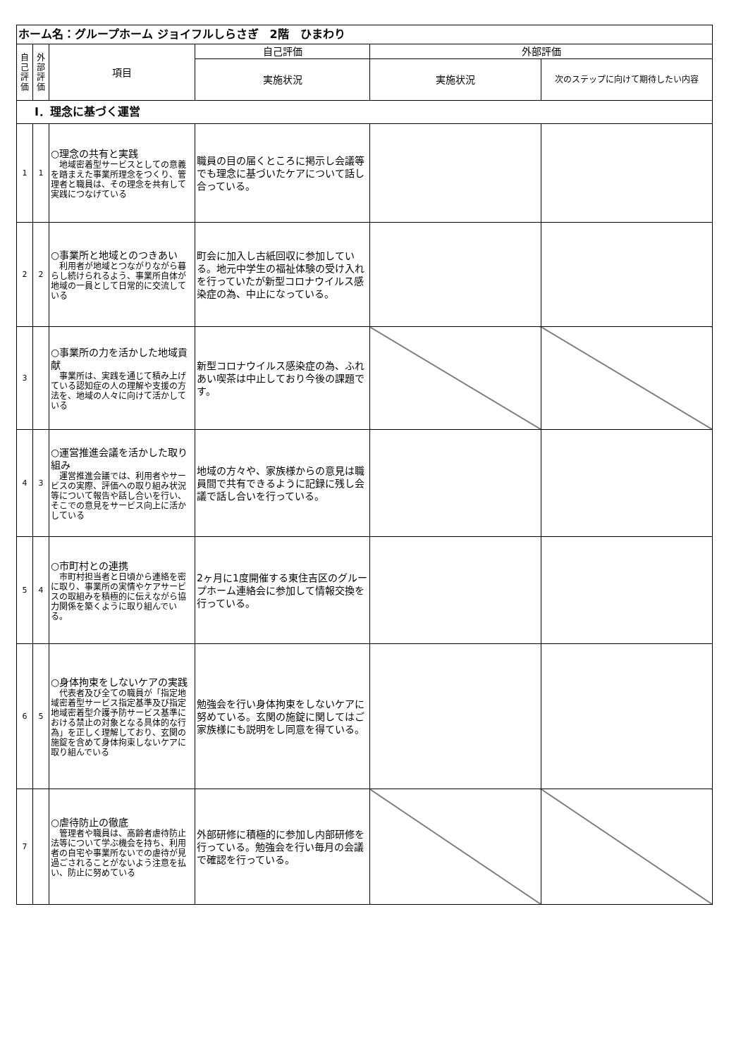| ホーム名：グループホーム ジョイフルしらさぎ 2階 ひまわり | | | | | |
| 自己評価 | 外部評価 | 項目 | 自己評価 | 外部評価 | |
| | | | 実施状況 | 実施状況 | 次のステップに向けて期待したい内容 |
| Ⅰ．理念に基づく運営 | | | | | |
| 1 | 1 | ○理念の共有と実践 地域密着型サービスとしての意義を踏まえた事業所理念をつくり、管理者と職員は、その理念を共有して実践につなげている | 職員の目の届くところに掲示し会議等でも理念に基づいたケアについて話し合っている。 | | |
| 2 | 2 | ○事業所と地域とのつきあい 利用者が地域とつながりながら暮らし続けられるよう、事業所自体が地域の一員として日常的に交流している | 町会に加入し古紙回収に参加している。地元中学生の福祉体験の受け入れを行っていたが新型コロナウイルス感染症の為、中止になっている。 | | |
| 3 | | ○事業所の力を活かした地域貢献 事業所は、実践を通じて積み上げている認知症の人の理解や支援の方法を、地域の人々に向けて活かしている | 新型コロナウイルス感染症の為、ふれあい喫茶は中止しており今後の課題です。 | | |
| 4 | 3 | ○運営推進会議を活かした取り組み 運営推進会議では、利用者やサービスの実際、評価への取り組み状況等について報告や話し合いを行い、そこでの意見をサービス向上に活かしている | 地域の方々や、家族様からの意見は職員間で共有できるように記録に残し会議で話し合いを行っている。 | | |
| 5 | 4 | ○市町村との連携 市町村担当者と日頃から連絡を密に取り、事業所の実情やケアサービスの取組みを積極的に伝えながら協力関係を築くように取り組んでいる。 | 2ヶ月に1度開催する東住吉区のグループホーム連絡会に参加して情報交換を行っている。 | | |
| 6 | 5 | ○身体拘束をしないケアの実践 代表者及び全ての職員が「指定地域密着型サービス指定基準及び指定地域密着型介護予防サービス基準における禁止の対象となる具体的な行為」を正しく理解しており、玄関の施錠を含めて身体拘束しないケアに取り組んでいる | 勉強会を行い身体拘束をしないケアに努めている。玄関の施錠に関してはご家族様にも説明をし同意を得ている。 | | |
| 7 | | ○虐待防止の徹底 管理者や職員は、高齢者虐待防止法等について学ぶ機会を持ち、利用者の自宅や事業所ないでの虐待が見過ごされることがないよう注意を払い、防止に努めている | 外部研修に積極的に参加し内部研修を行っている。勉強会を行い毎月の会議で確認を行っている。 | | |